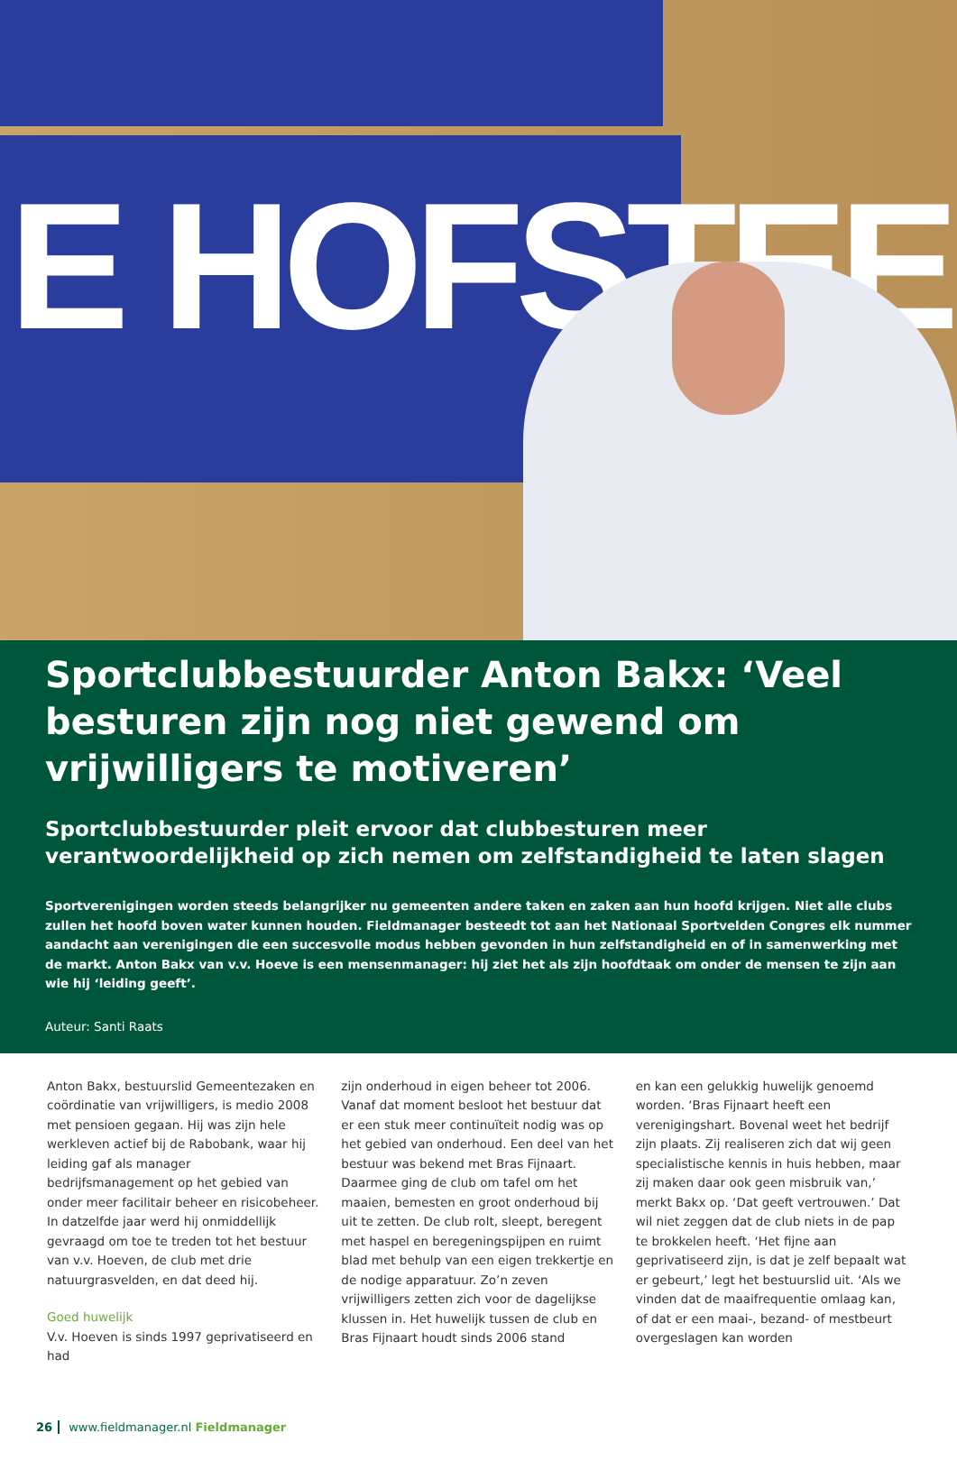E HOFSTEE
Sportclubbestuurder Anton Bakx: ‘Veel besturen zijn nog niet gewend om vrijwilligers te motiveren’
Sportclubbestuurder pleit ervoor dat clubbesturen meer verantwoordelijkheid op zich nemen om zelfstandigheid te laten slagen
Sportverenigingen worden steeds belangrijker nu gemeenten andere taken en zaken aan hun hoofd krijgen. Niet alle clubs zullen het hoofd boven water kunnen houden. Fieldmanager besteedt tot aan het Nationaal Sportvelden Congres elk nummer aandacht aan verenigingen die een succesvolle modus hebben gevonden in hun zelfstandigheid en of in samenwerking met de markt. Anton Bakx van v.v. Hoeve is een mensenmanager: hij ziet het als zijn hoofdtaak om onder de mensen te zijn aan wie hij ‘leiding geeft’.
Auteur: Santi Raats
Anton Bakx, bestuurslid Gemeentezaken en coördinatie van vrijwilligers, is medio 2008 met pensioen gegaan. Hij was zijn hele werkleven actief bij de Rabobank, waar hij leiding gaf als manager bedrijfsmanagement op het gebied van onder meer facilitair beheer en risicobeheer. In datzelfde jaar werd hij onmiddellijk gevraagd om toe te treden tot het bestuur van v.v. Hoeven, de club met drie natuurgrasvelden, en dat deed hij.
Goed huwelijk
V.v. Hoeven is sinds 1997 geprivatiseerd en had
zijn onderhoud in eigen beheer tot 2006. Vanaf dat moment besloot het bestuur dat er een stuk meer continuïteit nodig was op het gebied van onderhoud. Een deel van het bestuur was bekend met Bras Fijnaart. Daarmee ging de club om tafel om het maaien, bemesten en groot onderhoud bij uit te zetten. De club rolt, sleept, beregent met haspel en beregeningspijpen en ruimt blad met behulp van een eigen trekkertje en de nodige apparatuur. Zo’n zeven vrijwilligers zetten zich voor de dagelijkse klussen in. Het huwelijk tussen de club en Bras Fijnaart houdt sinds 2006 stand
en kan een gelukkig huwelijk genoemd worden. ‘Bras Fijnaart heeft een verenigingshart. Bovenal weet het bedrijf zijn plaats. Zij realiseren zich dat wij geen specialistische kennis in huis hebben, maar zij maken daar ook geen misbruik van,’ merkt Bakx op. ‘Dat geeft vertrouwen.’ Dat wil niet zeggen dat de club niets in de pap te brokkelen heeft. ‘Het fijne aan geprivatiseerd zijn, is dat je zelf bepaalt wat er gebeurt,’ legt het bestuurslid uit. ‘Als we vinden dat de maaifrequentie omlaag kan, of dat er een maai-, bezand- of mestbeurt overgeslagen kan worden
26 www.fieldmanager.nl Fieldmanager